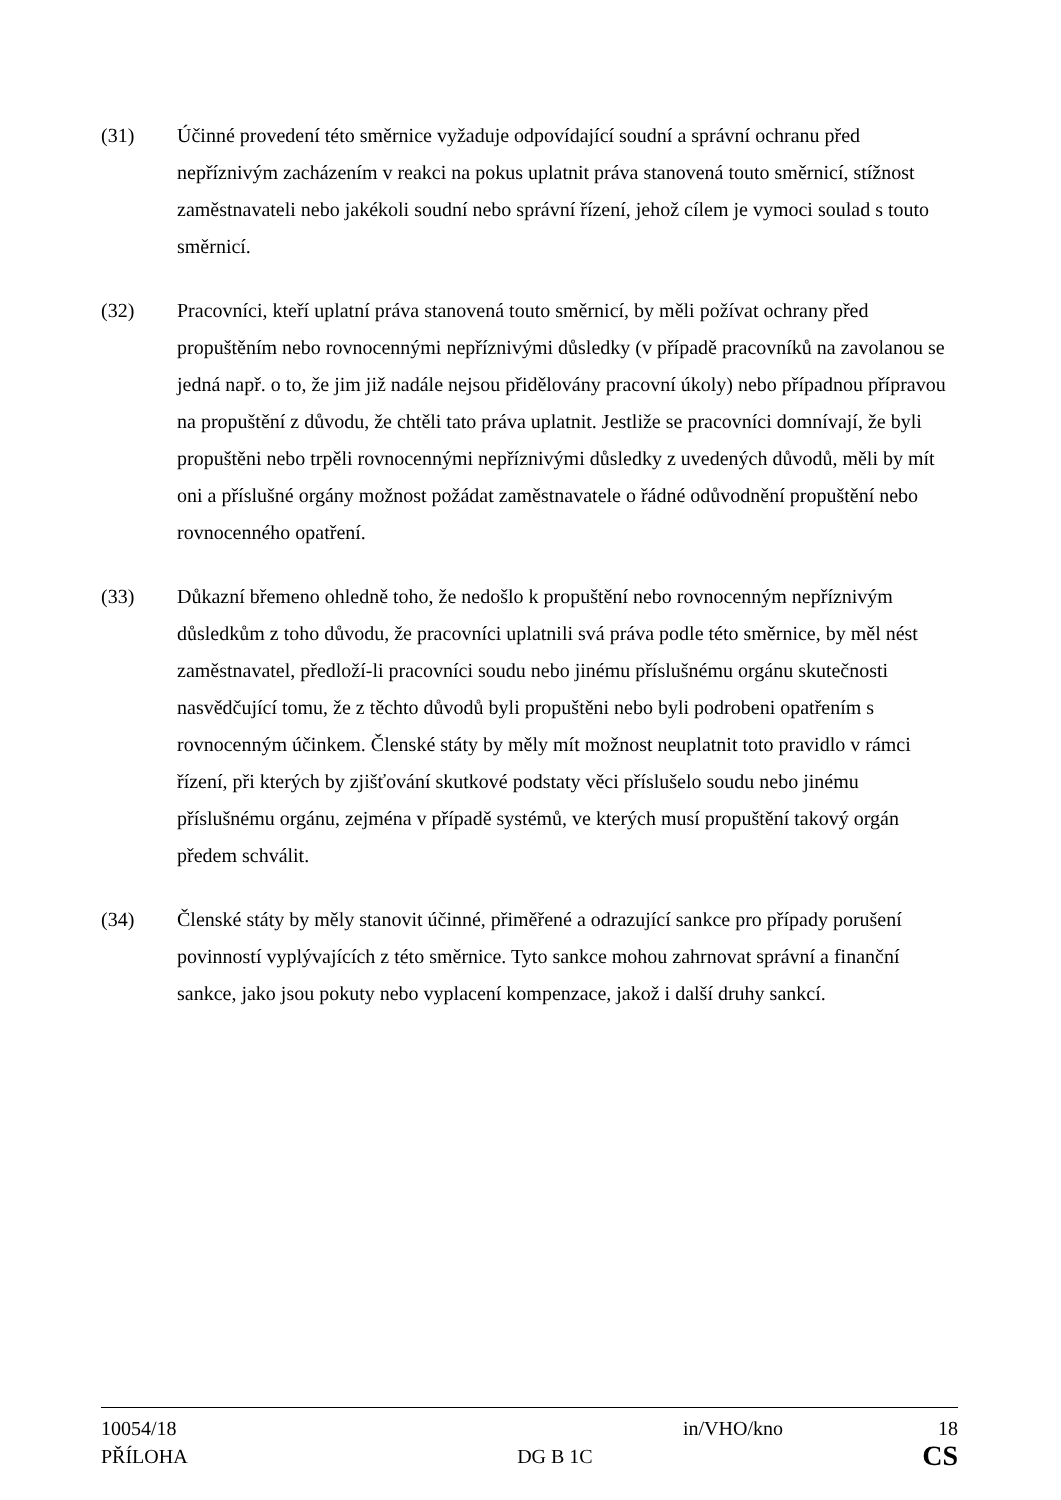(31) Účinné provedení této směrnice vyžaduje odpovídající soudní a správní ochranu před nepříznivým zacházením v reakci na pokus uplatnit práva stanovená touto směrnicí, stížnost zaměstnavateli nebo jakékoli soudní nebo správní řízení, jehož cílem je vymoci soulad s touto směrnicí.
(32) Pracovníci, kteří uplatní práva stanovená touto směrnicí, by měli požívat ochrany před propuštěním nebo rovnocennými nepříznivými důsledky (v případě pracovníků na zavolanou se jedná např. o to, že jim již nadále nejsou přidělovány pracovní úkoly) nebo případnou přípravou na propuštění z důvodu, že chtěli tato práva uplatnit. Jestliže se pracovníci domnívají, že byli propuštěni nebo trpěli rovnocennými nepříznivými důsledky z uvedených důvodů, měli by mít oni a příslušné orgány možnost požádat zaměstnavatele o řádné odůvodnění propuštění nebo rovnocenného opatření.
(33) Důkazní břemeno ohledně toho, že nedošlo k propuštění nebo rovnocenným nepříznivým důsledkům z toho důvodu, že pracovníci uplatnili svá práva podle této směrnice, by měl nést zaměstnavatel, předloží-li pracovníci soudu nebo jinému příslušnému orgánu skutečnosti nasvědčující tomu, že z těchto důvodů byli propuštěni nebo byli podrobeni opatřením s rovnocenným účinkem. Členské státy by měly mít možnost neuplatnit toto pravidlo v rámci řízení, při kterých by zjišťování skutkové podstaty věci příslušelo soudu nebo jinému příslušnému orgánu, zejména v případě systémů, ve kterých musí propuštění takový orgán předem schválit.
(34) Členské státy by měly stanovit účinné, přiměřené a odrazující sankce pro případy porušení povinností vyplývajících z této směrnice. Tyto sankce mohou zahrnovat správní a finanční sankce, jako jsou pokuty nebo vyplacení kompenzace, jakož i další druhy sankcí.
10054/18 in/VHO/kno 18
PŘÍLOHA DG B 1C CS